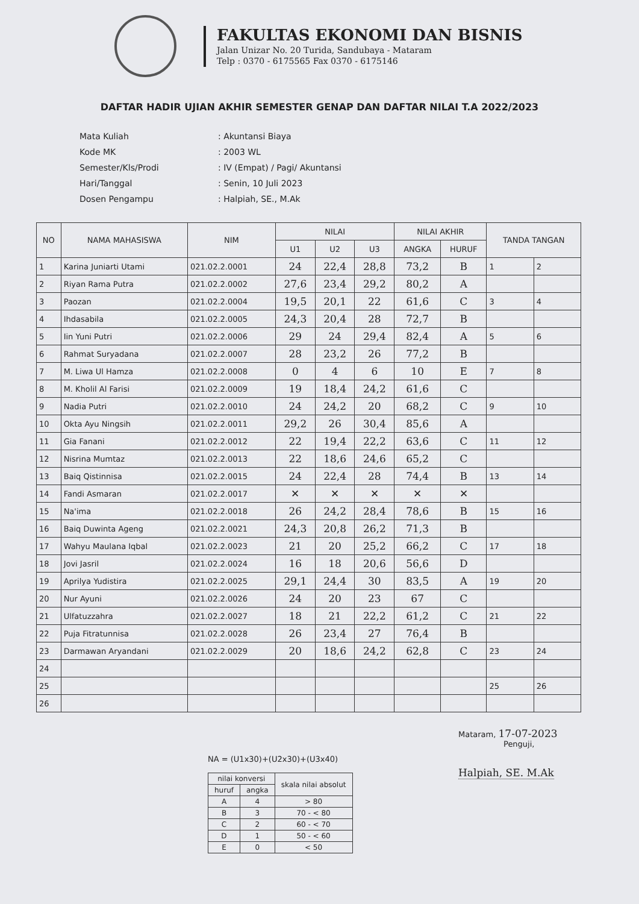FAKULTAS EKONOMI DAN BISNIS
Jalan Unizar No. 20 Turida, Sandubaya - Mataram
Telp : 0370 - 6175565 Fax 0370 - 6175146
DAFTAR HADIR UJIAN AKHIR SEMESTER GENAP DAN DAFTAR NILAI T.A 2022/2023
| Mata Kuliah | : Akuntansi Biaya |
| Kode MK | : 2003 WL |
| Semester/Kls/Prodi | : IV (Empat) / Pagi/ Akuntansi |
| Hari/Tanggal | : Senin, 10 Juli 2023 |
| Dosen Pengampu | : Halpiah, SE., M.Ak |
| NO | NAMA MAHASISWA | NIM | NILAI | | | NILAI AKHIR | | TANDA TANGAN | |
| --- | --- | --- | --- | --- | --- | --- | --- | --- | --- |
| | | | U1 | U2 | U3 | ANGKA | HURUF | | |
| 1 | Karina Juniarti Utami | 021.02.2.0001 | 24 | 22,4 | 28,8 | 73,2 | B | 1 | 2 |
| 2 | Riyan Rama Putra | 021.02.2.0002 | 27,6 | 23,4 | 29,2 | 80,2 | A | | |
| 3 | Paozan | 021.02.2.0004 | 19,5 | 20,1 | 22 | 61,6 | C | 3 | 4 |
| 4 | Ihdasabila | 021.02.2.0005 | 24,3 | 20,4 | 28 | 72,7 | B | | |
| 5 | Iin Yuni Putri | 021.02.2.0006 | 29 | 24 | 29,4 | 82,4 | A | 5 | 6 |
| 6 | Rahmat Suryadana | 021.02.2.0007 | 28 | 23,2 | 26 | 77,2 | B | | |
| 7 | M. Liwa Ul Hamza | 021.02.2.0008 | 0 | 4 | 6 | 10 | E | 7 | 8 |
| 8 | M. Kholil Al Farisi | 021.02.2.0009 | 19 | 18,4 | 24,2 | 61,6 | C | | |
| 9 | Nadia Putri | 021.02.2.0010 | 24 | 24,2 | 20 | 68,2 | C | 9 | 10 |
| 10 | Okta Ayu Ningsih | 021.02.2.0011 | 29,2 | 26 | 30,4 | 85,6 | A | | |
| 11 | Gia Fanani | 021.02.2.0012 | 22 | 19,4 | 22,2 | 63,6 | C | 11 | 12 |
| 12 | Nisrina Mumtaz | 021.02.2.0013 | 22 | 18,6 | 24,6 | 65,2 | C | | |
| 13 | Baiq Qistinnisa | 021.02.2.0015 | 24 | 22,4 | 28 | 74,4 | B | 13 | 14 |
| 14 | Fandi Asmaran | 021.02.2.0017 | ✕ | ✕ | ✕ | ✕ | ✕ | | |
| 15 | Na'ima | 021.02.2.0018 | 26 | 24,2 | 28,4 | 78,6 | B | 15 | 16 |
| 16 | Baiq Duwinta Ageng | 021.02.2.0021 | 24,3 | 20,8 | 26,2 | 71,3 | B | | |
| 17 | Wahyu Maulana Iqbal | 021.02.2.0023 | 21 | 20 | 25,2 | 66,2 | C | 17 | 18 |
| 18 | Jovi Jasril | 021.02.2.0024 | 16 | 18 | 20,6 | 56,6 | D | | |
| 19 | Aprilya Yudistira | 021.02.2.0025 | 29,1 | 24,4 | 30 | 83,5 | A | 19 | 20 |
| 20 | Nur Ayuni | 021.02.2.0026 | 24 | 20 | 23 | 67 | C | | |
| 21 | Ulfatuzzahra | 021.02.2.0027 | 18 | 21 | 22,2 | 61,2 | C | 21 | 22 |
| 22 | Puja Fitratunnisa | 021.02.2.0028 | 26 | 23,4 | 27 | 76,4 | B | | |
| 23 | Darmawan Aryandani | 021.02.2.0029 | 20 | 18,6 | 24,2 | 62,8 | C | 23 | 24 |
| 24 | | | | | | | | | |
| 25 | | | | | | | | 25 | 26 |
| 26 | | | | | | | | | |
NA = (U1x30)+(U2x30)+(U3x40)
| nilai konversi | | skala nilai absolut |
| huruf | angka | |
| A | 4 | > 80 |
| B | 3 | 70 - < 80 |
| C | 2 | 60 - < 70 |
| D | 1 | 50 - < 60 |
| E | 0 | < 50 |
Mataram, 17-07-2023
Penguji,
Halpiah, SE. M.Ak